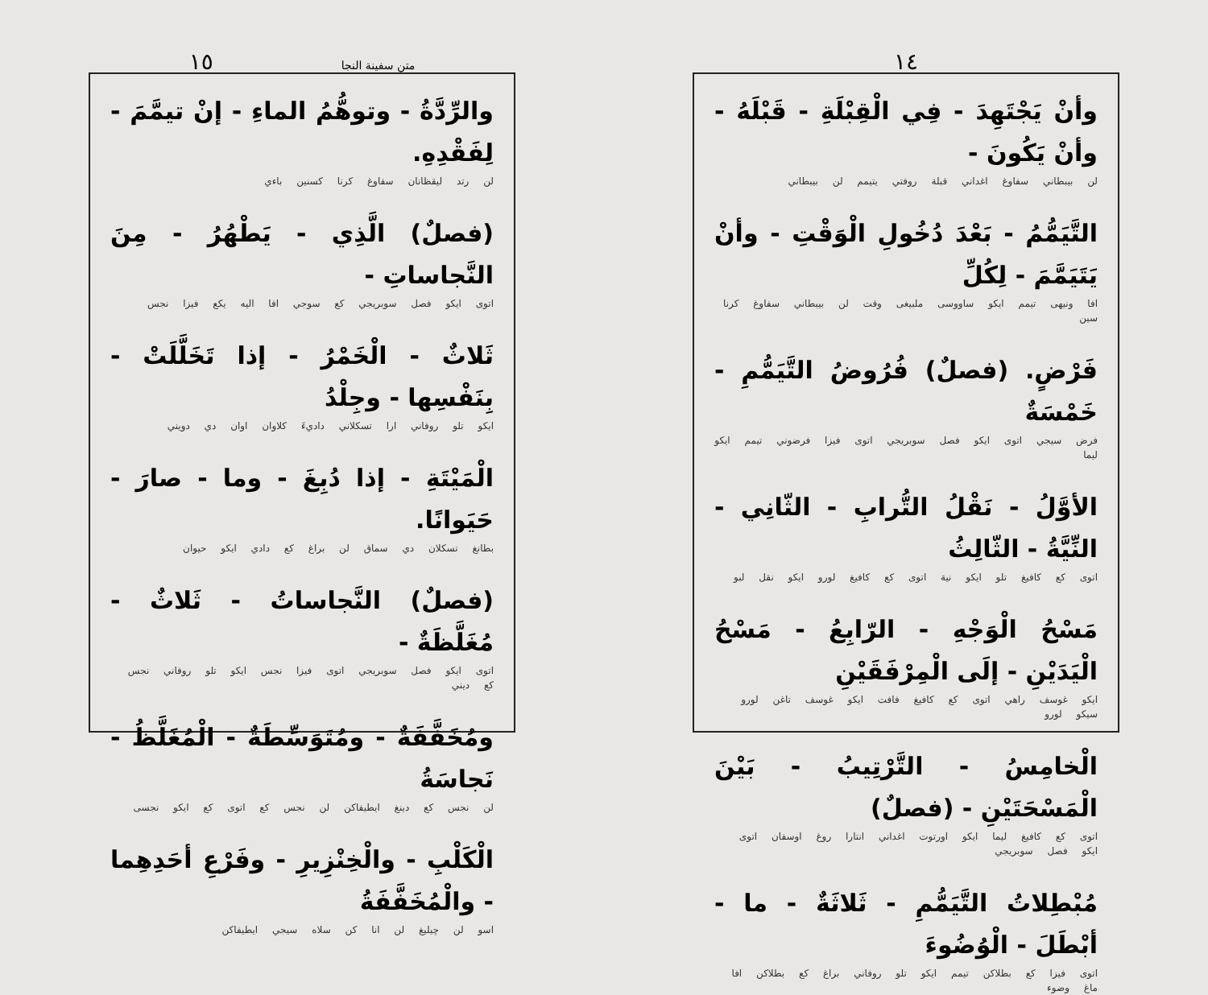متن سفينة النجا ١٥
والرِّدَّةُ - وتوهُّمُ الماءِ - إنْ تيمَّمَ - لِفَقْدِهِ.
لن رتد ليقظانان سفاوغ كرنا كسنين باءي
(فصلٌ) الَّذِي - يَطْهُرُ - مِنَ النَّجاساتِ -
اتوى ايكو فصل سوبريجي كع سوجي افا اليه يكع فيزا نجس
ثَلاثٌ - الْخَمْرُ - إذا تَخَلَّلَتْ - بِنَفْسِها - وجِلْدُ
ايكو تلو روفاني ارا تسكلاني داديءَ كلاوان اوان دي دويني
الْمَيْتَةِ - إذا دُبِغَ - وما - صارَ - حَيَوانًا.
بطانغ تسكلان دي سماق لن براغ كع دادي ايكو حيوان
(فصلٌ) النَّجاساتُ - ثَلاثٌ - مُغَلَّظَةٌ -
اتوى ايكو فصل سوبريجي اتوى فيزا نجس ايكو تلو روفاني نجس كع ديني
ومُخَفَّفَةٌ - ومُتَوَسِّطَةٌ - الْمُغَلَّظُ - نَجاسَةُ
لن نجس كع دينغ ايطيفاكن لن نجس كع اتوى كع ايكو نجسى
الْكَلْبِ - والْخِنْزِيرِ - وفَرْعِ أحَدِهِما - والْمُخَفَّفَةُ
اسو لن چيليغ لن انا كن سلاه سيجي ايطيفاكن
١٤
وأنْ يَجْتَهِدَ - فِي الْقِبْلَةِ - قَبْلَهُ - وأنْ يَكُونَ -
لن بيبطاني سفاوغ اغداني قبلة روفتي يتيمم لن بيبطاني
التَّيَمُّمُ - بَعْدَ دُخُولِ الْوَقْتِ - وأنْ يَتَيَمَّمَ - لِكُلِّ
افا ونيهى تيمم ايكو ساووسى ملبيغى وقت لن بيبطاني سفاوغ كرنا سين
فَرْضٍ. (فصلٌ) فُرُوضُ التَّيَمُّمِ - خَمْسَةٌ
فرض سيجي اتوى ايكو فصل سوبريجي اتوى فيزا فرضوني تيمم ايكو ليما
الأوَّلُ - نَقْلُ التُّرابِ - الثّانِي - النِّيَّةُ - الثّالِثُ
اتوى كع كافيغ تلو ايكو نية اتوى كع كافيغ لورو ايكو نقل لبو
مَسْحُ الْوَجْهِ - الرّابِعُ - مَسْحُ الْيَدَيْنِ - إلَى الْمِرْفَقَيْنِ
ايكو غوسف راهي اتوى كع كافيغ فافت ايكو غوسف تاغن لورو سيكو لورو
الْخامِسُ - التَّرْتِيبُ - بَيْنَ الْمَسْحَتَيْنِ - (فصلٌ)
اتوى كع كافيغ ليما ايكو اورتوت اغداني انتارا روغ اوسفان اتوى ايكو فصل سوبريجي
مُبْطِلاتُ التَّيَمُّمِ - ثَلاثَةٌ - ما - أبْطَلَ - الْوُضُوءَ
اتوى فيزا كع بطلاكن تيمم ايكو تلو روفاني براغ كع بطلاكن افا ماغ وضوء